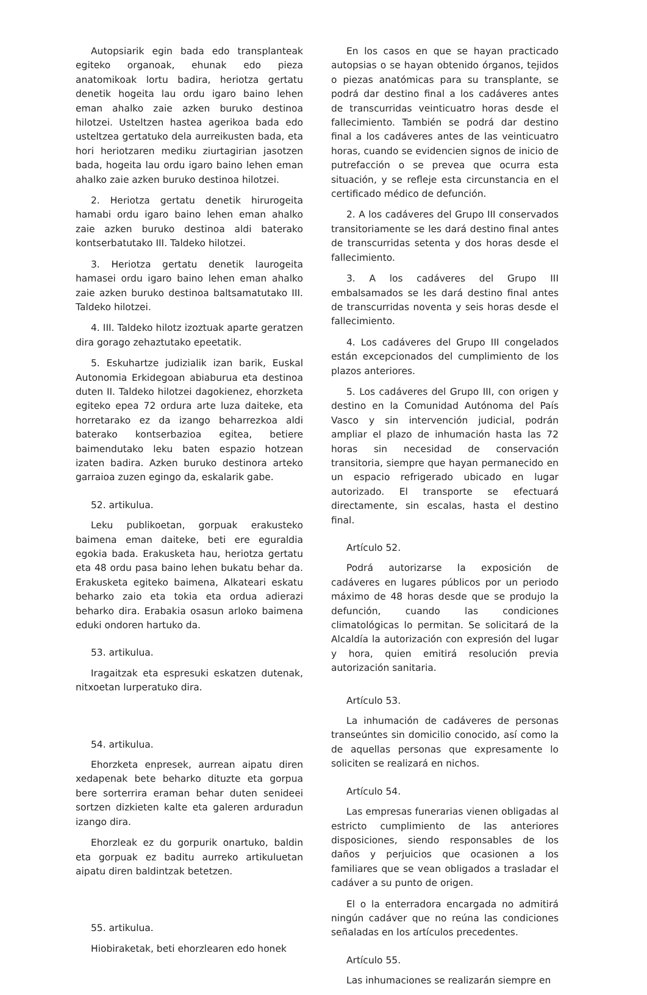Autopsiarik egin bada edo transplanteak egiteko organoak, ehunak edo pieza anatomikoak lortu badira, heriotza gertatu denetik hogeita lau ordu igaro baino lehen eman ahalko zaie azken buruko destinoa hilotzei. Usteltzen hastea agerikoa bada edo usteltzea gertatuko dela aurreikusten bada, eta hori heriotzaren mediku ziurtagirian jasotzen bada, hogeita lau ordu igaro baino lehen eman ahalko zaie azken buruko destinoa hilotzei.
2. Heriotza gertatu denetik hirurogeita hamabi ordu igaro baino lehen eman ahalko zaie azken buruko destinoa aldi baterako kontserbatutako III. Taldeko hilotzei.
3. Heriotza gertatu denetik laurogeita hamasei ordu igaro baino lehen eman ahalko zaie azken buruko destinoa baltsamatutako III. Taldeko hilotzei.
4. III. Taldeko hilotz izoztuak aparte geratzen dira gorago zehaztutako epeetatik.
5. Eskuhartze judizialik izan barik, Euskal Autonomia Erkidegoan abiaburua eta destinoa duten II. Taldeko hilotzei dagokienez, ehorzketa egiteko epea 72 ordura arte luza daiteke, eta horretarako ez da izango beharrezkoa aldi baterako kontserbazioa egitea, betiere baimendutako leku baten espazio hotzean izaten badira. Azken buruko destinora arteko garraioa zuzen egingo da, eskalarik gabe.
52. artikulua.
Leku publikoetan, gorpuak erakusteko baimena eman daiteke, beti ere eguraldia egokia bada. Erakusketa hau, heriotza gertatu eta 48 ordu pasa baino lehen bukatu behar da. Erakusketa egiteko baimena, Alkateari eskatu beharko zaio eta tokia eta ordua adierazi beharko dira. Erabakia osasun arloko baimena eduki ondoren hartuko da.
53. artikulua.
Iragaitzak eta espresuki eskatzen dutenak, nitxoetan lurperatuko dira.
54. artikulua.
Ehorzketa enpresek, aurrean aipatu diren xedapenak bete beharko dituzte eta gorpua bere sorterrira eraman behar duten senideei sortzen dizkieten kalte eta galeren arduradun izango dira.
Ehorzleak ez du gorpurik onartuko, baldin eta gorpuak ez baditu aurreko artikuluetan aipatu diren baldintzak betetzen.
55. artikulua.
Hiobiraketak, beti ehorzlearen edo honek
En los casos en que se hayan practicado autopsias o se hayan obtenido órganos, tejidos o piezas anatómicas para su transplante, se podrá dar destino final a los cadáveres antes de transcurridas veinticuatro horas desde el fallecimiento. También se podrá dar destino final a los cadáveres antes de las veinticuatro horas, cuando se evidencien signos de inicio de putrefacción o se prevea que ocurra esta situación, y se refleje esta circunstancia en el certificado médico de defunción.
2. A los cadáveres del Grupo III conservados transitoriamente se les dará destino final antes de transcurridas setenta y dos horas desde el fallecimiento.
3. A los cadáveres del Grupo III embalsamados se les dará destino final antes de transcurridas noventa y seis horas desde el fallecimiento.
4. Los cadáveres del Grupo III congelados están excepcionados del cumplimiento de los plazos anteriores.
5. Los cadáveres del Grupo III, con origen y destino en la Comunidad Autónoma del País Vasco y sin intervención judicial, podrán ampliar el plazo de inhumación hasta las 72 horas sin necesidad de conservación transitoria, siempre que hayan permanecido en un espacio refrigerado ubicado en lugar autorizado. El transporte se efectuará directamente, sin escalas, hasta el destino final.
Artículo 52.
Podrá autorizarse la exposición de cadáveres en lugares públicos por un periodo máximo de 48 horas desde que se produjo la defunción, cuando las condiciones climatológicas lo permitan. Se solicitará de la Alcaldía la autorización con expresión del lugar y hora, quien emitirá resolución previa autorización sanitaria.
Artículo 53.
La inhumación de cadáveres de personas transeúntes sin domicilio conocido, así como la de aquellas personas que expresamente lo soliciten se realizará en nichos.
Artículo 54.
Las empresas funerarias vienen obligadas al estricto cumplimiento de las anteriores disposiciones, siendo responsables de los daños y perjuicios que ocasionen a los familiares que se vean obligados a trasladar el cadáver a su punto de origen.
El o la enterradora encargada no admitirá ningún cadáver que no reúna las condiciones señaladas en los artículos precedentes.
Artículo 55.
Las inhumaciones se realizarán siempre en